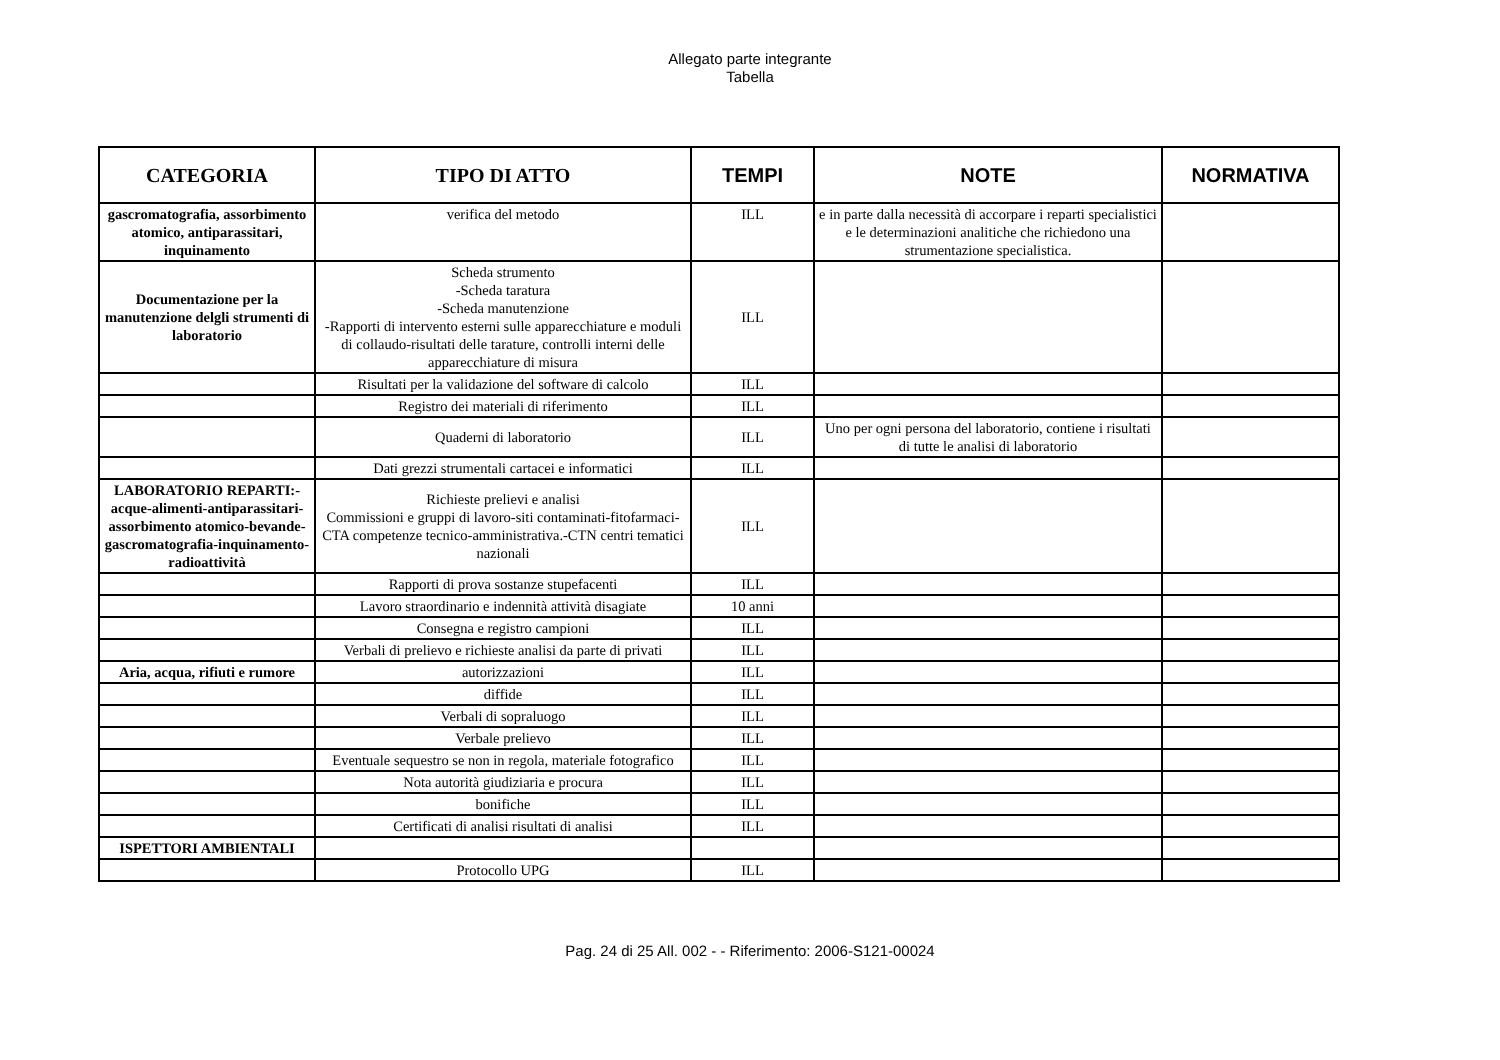Allegato parte integrante
Tabella
| CATEGORIA | TIPO DI ATTO | TEMPI | NOTE | NORMATIVA |
| --- | --- | --- | --- | --- |
| gascromatografia, assorbimento atomico, antiparassitari, inquinamento | verifica del metodo | ILL | e in parte dalla necessità di accorpare i reparti specialistici e le determinazioni analitiche che richiedono una strumentazione specialistica. | |
| Documentazione per la manutenzione delgli strumenti di laboratorio | Scheda strumento -Scheda taratura -Scheda manutenzione -Rapporti di intervento esterni sulle apparecchiature e moduli di collaudo-risultati delle tarature, controlli interni delle apparecchiature di misura | ILL | | |
| | Risultati per la validazione del software di calcolo | ILL | | |
| | Registro dei materiali di riferimento | ILL | | |
| | Quaderni di laboratorio | ILL | Uno per ogni persona del laboratorio, contiene i risultati di tutte le analisi di laboratorio | |
| | Dati grezzi strumentali cartacei e informatici | ILL | | |
| LABORATORIO REPARTI:-acque-alimenti-antiparassitari-assorbimento atomico-bevande-gascromatografia-inquinamento-radioattività | Richieste prelievi e analisi Commissioni e gruppi di lavoro-siti contaminati-fitofarmaci-CTA competenze tecnico-amministrativa.-CTN centri tematici nazionali | ILL | | |
| | Rapporti di prova sostanze stupefacenti | ILL | | |
| | Lavoro straordinario e indennità attività disagiate | 10 anni | | |
| | Consegna e registro campioni | ILL | | |
| | Verbali di prelievo e richieste analisi da parte di privati | ILL | | |
| Aria, acqua, rifiuti e rumore | autorizzazioni | ILL | | |
| | diffide | ILL | | |
| | Verbali di sopraluogo | ILL | | |
| | Verbale prelievo | ILL | | |
| | Eventuale sequestro se non in regola, materiale fotografico | ILL | | |
| | Nota autorità giudiziaria e procura | ILL | | |
| | bonifiche | ILL | | |
| | Certificati di analisi risultati di analisi | ILL | | |
| ISPETTORI AMBIENTALI | | | | |
| | Protocollo UPG | ILL | | |
Pag. 24 di 25 All. 002 - - Riferimento: 2006-S121-00024